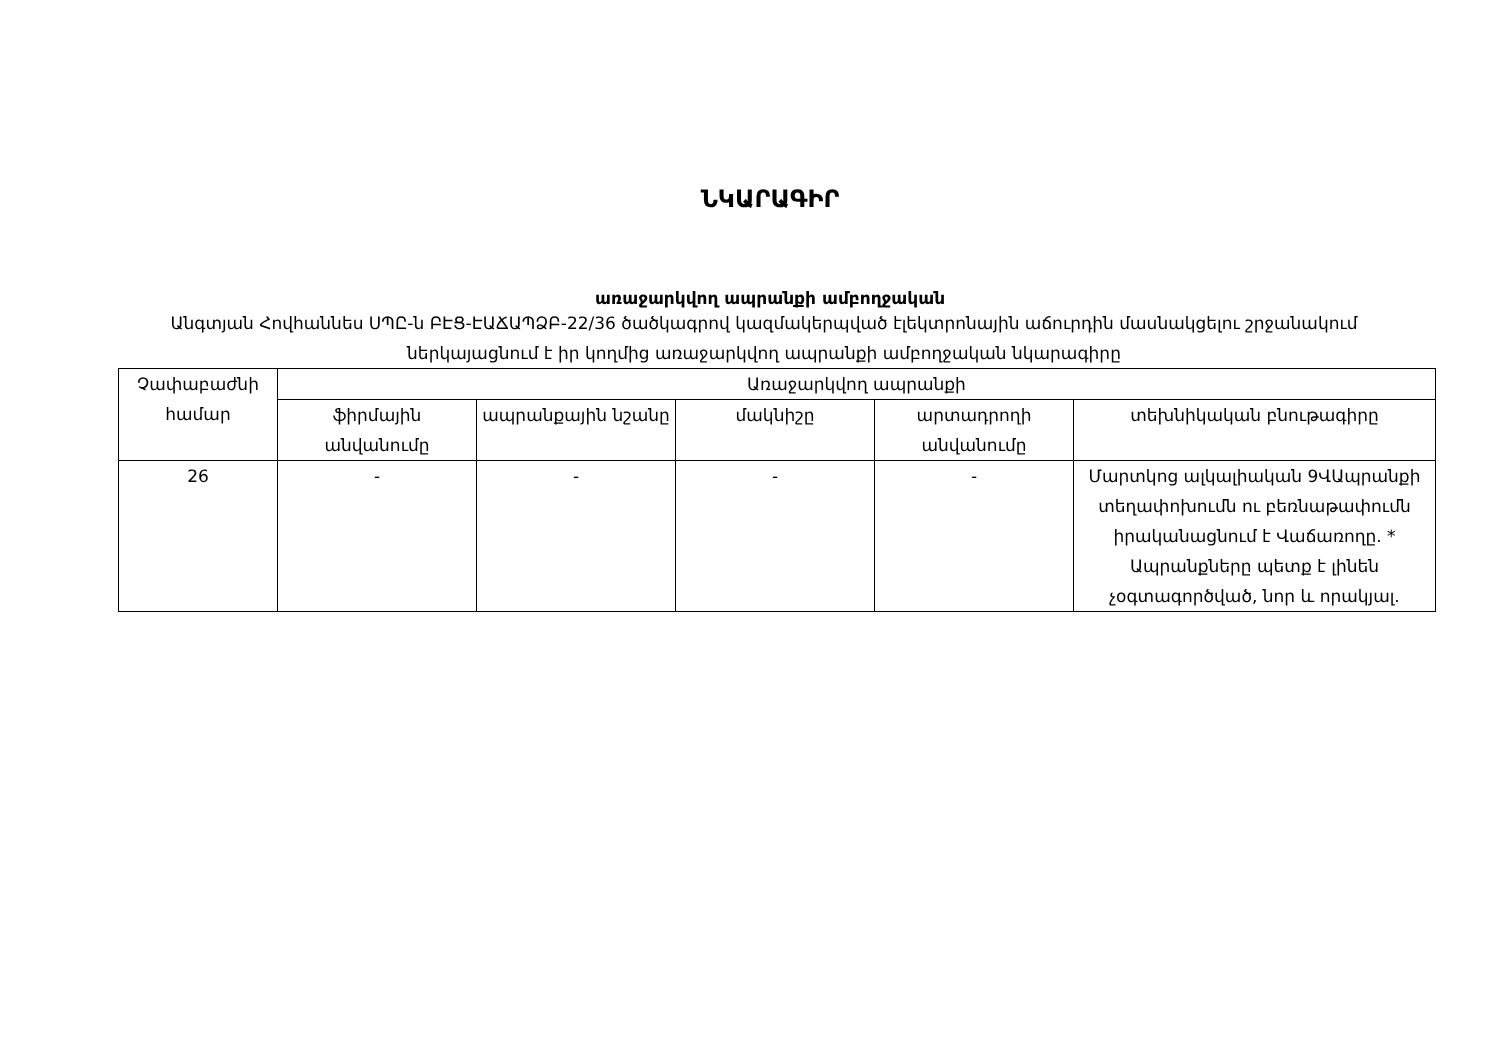ՆԿԱՐԱԳԻՐ
առաջարկվող ապրանքի ամբողջական
Անգտյան Հովհաննես ՍՊԸ-ն ԲԷՑ-ԷԱՃԱՊՁԲ-22/36 ծածկագրով կազմակերպված էլեկտրոնային աճուրդին մասնակցելու շրջանակում ներկայացնում է իր կողմից առաջարկվող ապրանքի ամբողջական նկարագիրը
| Չափաբաժնի համար | Առաջարկվող ապրանքի | | | | |
| --- | --- | --- | --- | --- | --- |
| | ֆիրմային անվանումը | ապրանքային նշանը | մակնիշը | արտադրողի անվանումը | տեխնիկական բնութագիրը |
| 26 | - | - | - | - | Մարտկոց ալկալիական 9ՎԱպրանքի տեղափոխումն ու բեռնաթափումն իրականացնում է Վաճառողը. * Ապրանքները պետք է լինեն չօգտագործված, նոր և որակյալ. |